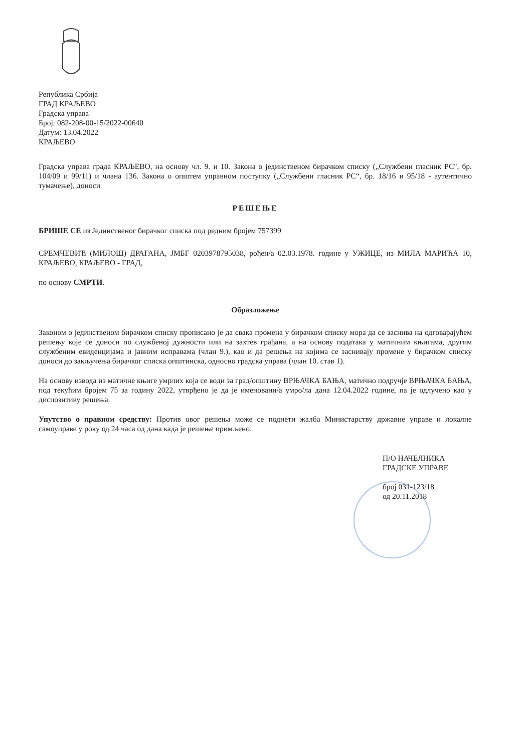Република Србија
ГРАД КРАЉЕВО
Градска управа
Број: 082-208-00-15/2022-00640
Датум: 13.04.2022
КРАЉЕВО
Градска управа града КРАЉЕВО, на основу чл. 9. и 10. Закона о јединственом бирачком списку („Службени гласник РС", бр. 104/09 и 99/11) и члана 136. Закона о општем управном поступку („Службени гласник РС“, бр. 18/16 и 95/18 - аутентично тумачење), доноси
РЕШЕЊЕ
БРИШЕ СЕ из Јединственог бирачког списка под редним бројем 757399
СРЕМЧЕВИЋ (МИЛОШ) ДРАГАНА, ЈМБГ 0203978795038, рођен/а 02.03.1978. године у УЖИЦЕ, из МИЛА МАРИЋА 10, КРАЉЕВО, КРАЉЕВО - ГРАД,
по основу СМРТИ.
Образложење
Законом о јединственом бирачком списку прописано је да свака промена у бирачком списку мора да се заснива на одговарајућем решењу које се доноси по службеној дужности или на захтев грађана, а на основу података у матичним књигама, другим службеним евиденцијама и јавним исправама (члан 9.), као и да решења на којима се заснивају промене у бирачком списку доноси до закључења бирачког списка општинска, односно градска управа (члан 10. став 1).
На основу извода из матичне књиге умрлих која се води за град/општину ВРЊАЧКА БАЊА, матично подручје ВРЊАЧКА БАЊА, под текућим бројем 75 за годину 2022, утврђено је да је именовани/а умро/ла дана 12.04.2022 године, па је одлучено као у диспозитиву решења.
Упутство о правном средству: Против овог решења може се поднети жалба Министарству државне управе и локалне самоуправе у року од 24 часа од дана када је решење примљено.
П/О НАЧЕЛНИКА
ГРАДСКЕ УПРАВЕ
број 031-123/18
од 20.11.2018